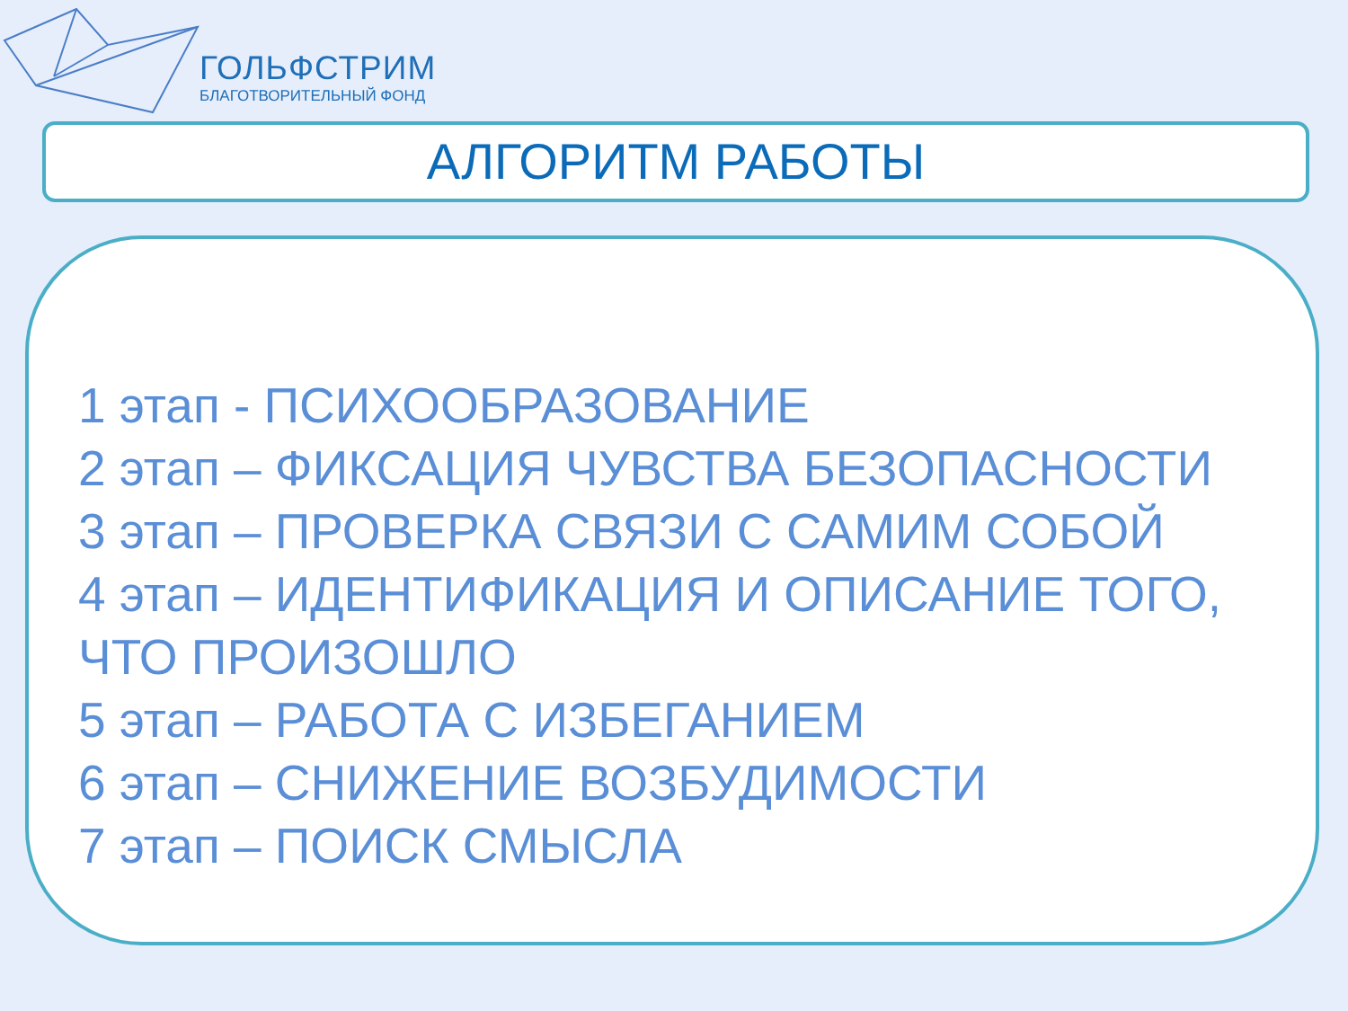ГОЛЬФСТРИМ
БЛАГОТВОРИТЕЛЬНЫЙ ФОНД
АЛГОРИТМ РАБОТЫ
1 этап - ПСИХООБРАЗОВАНИЕ
2 этап – ФИКСАЦИЯ ЧУВСТВА БЕЗОПАСНОСТИ
3 этап – ПРОВЕРКА СВЯЗИ С САМИМ СОБОЙ
4 этап – ИДЕНТИФИКАЦИЯ И ОПИСАНИЕ ТОГО, ЧТО ПРОИЗОШЛО
5 этап – РАБОТА С ИЗБЕГАНИЕМ
6 этап – СНИЖЕНИЕ ВОЗБУДИМОСТИ
7 этап – ПОИСК СМЫСЛА